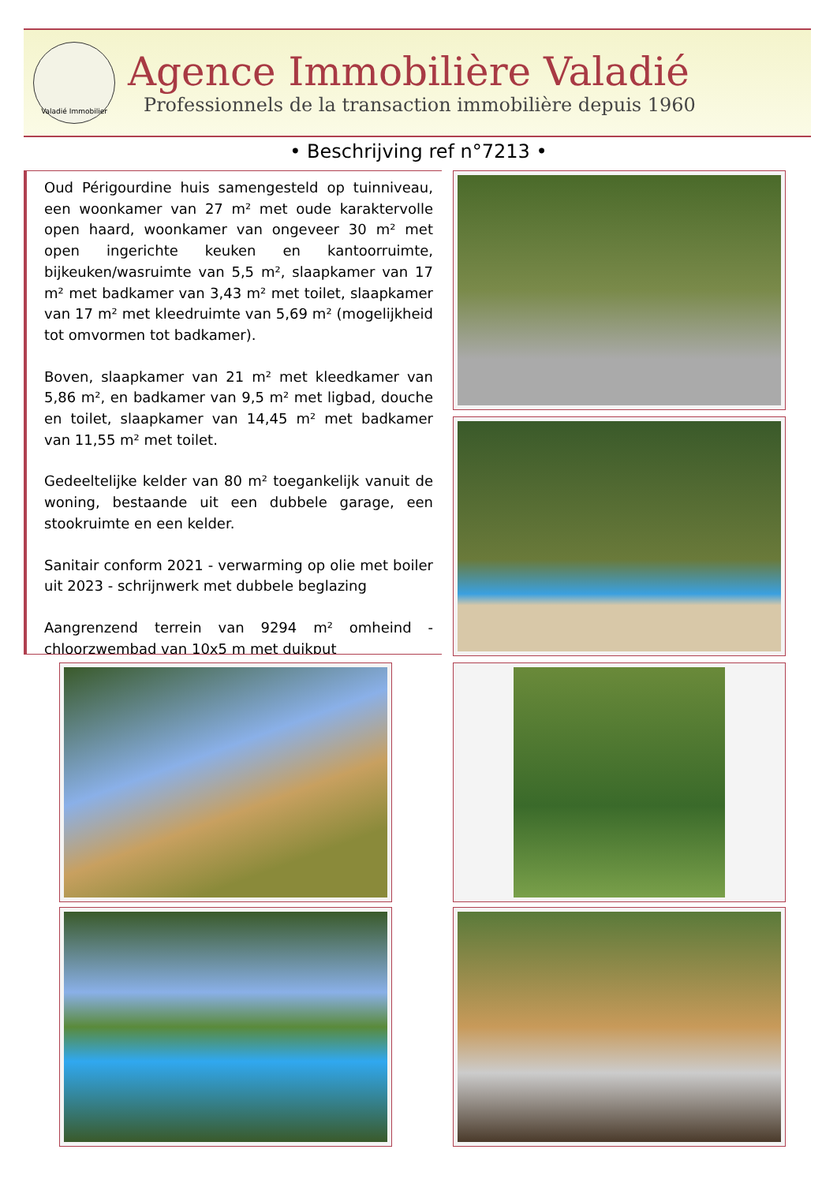Valadié Immobilier
Agence Immobilière Valadié
Professionnels de la transaction immobilière depuis 1960
• Beschrijving ref n°7213 •
Oud Périgourdine huis samengesteld op tuinniveau, een woonkamer van 27 m² met oude karaktervolle open haard, woonkamer van ongeveer 30 m² met open ingerichte keuken en kantoorruimte, bijkeuken/wasruimte van 5,5 m², slaapkamer van 17 m² met badkamer van 3,43 m² met toilet, slaapkamer van 17 m² met kleedruimte van 5,69 m² (mogelijkheid tot omvormen tot badkamer).
Boven, slaapkamer van 21 m² met kleedkamer van 5,86 m², en badkamer van 9,5 m² met ligbad, douche en toilet, slaapkamer van 14,45 m² met badkamer van 11,55 m² met toilet.
Gedeeltelijke kelder van 80 m² toegankelijk vanuit de woning, bestaande uit een dubbele garage, een stookruimte en een kelder.
Sanitair conform 2021 - verwarming op olie met boiler uit 2023 - schrijnwerk met dubbele beglazing
Aangrenzend terrein van 9294 m² omheind - chloorzwembad van 10x5 m met duikput